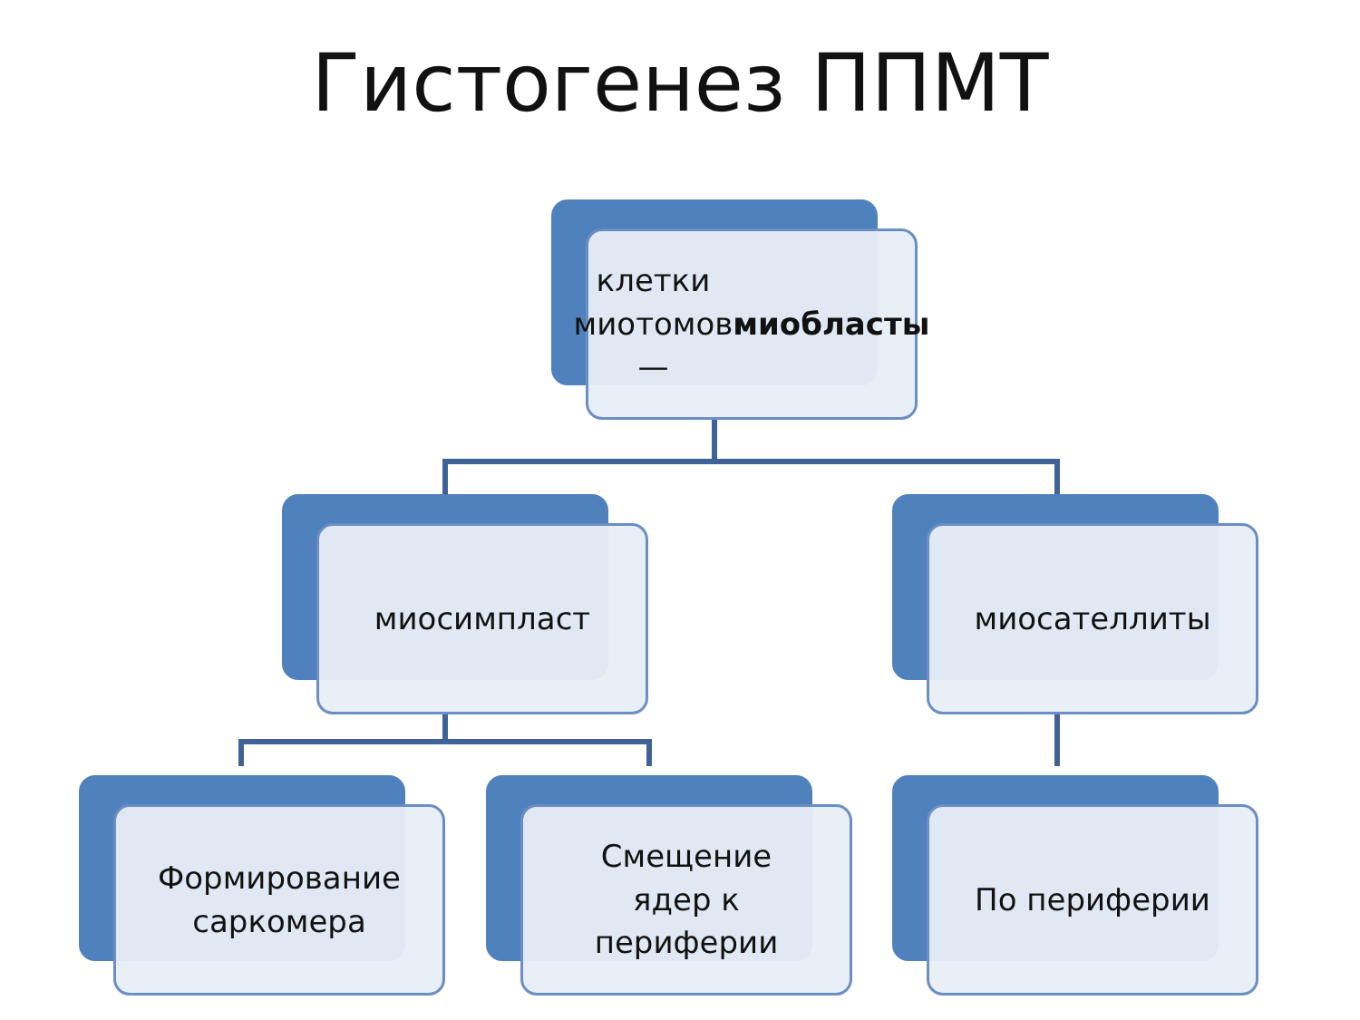Гистогенез ППМТ
клетки
миотомов —
миобласты
миосимпласт миосателлиты
Формирование
саркомера
Смещение
ядер к
периферии
По периферии